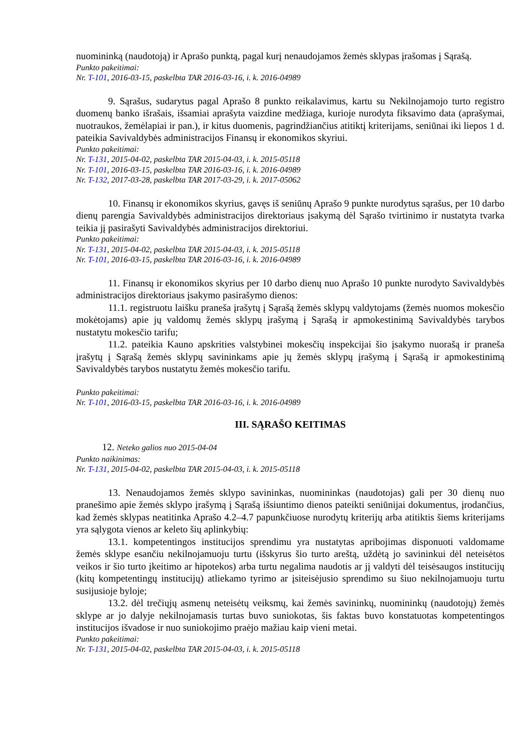nuomininką (naudotoją) ir Aprašo punktą, pagal kurį nenaudojamos žemės sklypas įrašomas į Sąrašą.
Punkto pakeitimai:
Nr. T-101, 2016-03-15, paskelbta TAR 2016-03-16, i. k. 2016-04989
9. Sąrašus, sudarytus pagal Aprašo 8 punkto reikalavimus, kartu su Nekilnojamojo turto registro duomenų banko išrašais, išsamiai aprašyta vaizdine medžiaga, kurioje nurodyta fiksavimo data (aprašymai, nuotraukos, žemėlapiai ir pan.), ir kitus duomenis, pagrindžiančius atitiktį kriterijams, seniūnai iki liepos 1 d. pateikia Savivaldybės administracijos Finansų ir ekonomikos skyriui.
Punkto pakeitimai:
Nr. T-131, 2015-04-02, paskelbta TAR 2015-04-03, i. k. 2015-05118
Nr. T-101, 2016-03-15, paskelbta TAR 2016-03-16, i. k. 2016-04989
Nr. T-132, 2017-03-28, paskelbta TAR 2017-03-29, i. k. 2017-05062
10. Finansų ir ekonomikos skyrius, gavęs iš seniūnų Aprašo 9 punkte nurodytus sąrašus, per 10 darbo dienų parengia Savivaldybės administracijos direktoriaus įsakymą dėl Sąrašo tvirtinimo ir nustatyta tvarka teikia jį pasirašyti Savivaldybės administracijos direktoriui.
Punkto pakeitimai:
Nr. T-131, 2015-04-02, paskelbta TAR 2015-04-03, i. k. 2015-05118
Nr. T-101, 2016-03-15, paskelbta TAR 2016-03-16, i. k. 2016-04989
11. Finansų ir ekonomikos skyrius per 10 darbo dienų nuo Aprašo 10 punkte nurodyto Savivaldybės administracijos direktoriaus įsakymo pasirašymo dienos:
11.1. registruotu laišku praneša įrašytų į Sąrašą žemės sklypų valdytojams (žemės nuomos mokesčio mokėtojams) apie jų valdomų žemės sklypų įrašymą į Sąrašą ir apmokestinimą Savivaldybės tarybos nustatytu mokesčio tarifu;
11.2. pateikia Kauno apskrities valstybinei mokesčių inspekcijai šio įsakymo nuorašą ir praneša įrašytų į Sąrašą žemės sklypų savininkams apie jų žemės sklypų įrašymą į Sąrašą ir apmokestinimą Savivaldybės tarybos nustatytu žemės mokesčio tarifu.
Punkto pakeitimai:
Nr. T-101, 2016-03-15, paskelbta TAR 2016-03-16, i. k. 2016-04989
III. SĄRAŠO KEITIMAS
12. Neteko galios nuo 2015-04-04
Punkto naikinimas:
Nr. T-131, 2015-04-02, paskelbta TAR 2015-04-03, i. k. 2015-05118
13. Nenaudojamos žemės sklypo savininkas, nuomininkas (naudotojas) gali per 30 dienų nuo pranešimo apie žemės sklypo įrašymą į Sąrašą išsiuntimo dienos pateikti seniūnijai dokumentus, įrodančius, kad žemės sklypas neatitinka Aprašo 4.2–4.7 papunkčiuose nurodytų kriterijų arba atitiktis šiems kriterijams yra sąlygota vienos ar keleto šių aplinkybių:
13.1. kompetentingos institucijos sprendimu yra nustatytas apribojimas disponuoti valdomame žemės sklype esančiu nekilnojamuoju turtu (išskyrus šio turto areštą, uždėtą jo savininkui dėl neteisėtos veikos ir šio turto įkeitimo ar hipotekos) arba turtu negalima naudotis ar jį valdyti dėl teisėsaugos institucijų (kitų kompetentingų institucijų) atliekamo tyrimo ar įsiteisėjusio sprendimo su šiuo nekilnojamuoju turtu susijusioje byloje;
13.2. dėl trečiųjų asmenų neteisėtų veiksmų, kai žemės savininkų, nuomininkų (naudotojų) žemės sklype ar jo dalyje nekilnojamasis turtas buvo suniokotas, šis faktas buvo konstatuotas kompetentingos institucijos išvadose ir nuo suniokojimo praėjo mažiau kaip vieni metai.
Punkto pakeitimai:
Nr. T-131, 2015-04-02, paskelbta TAR 2015-04-03, i. k. 2015-05118